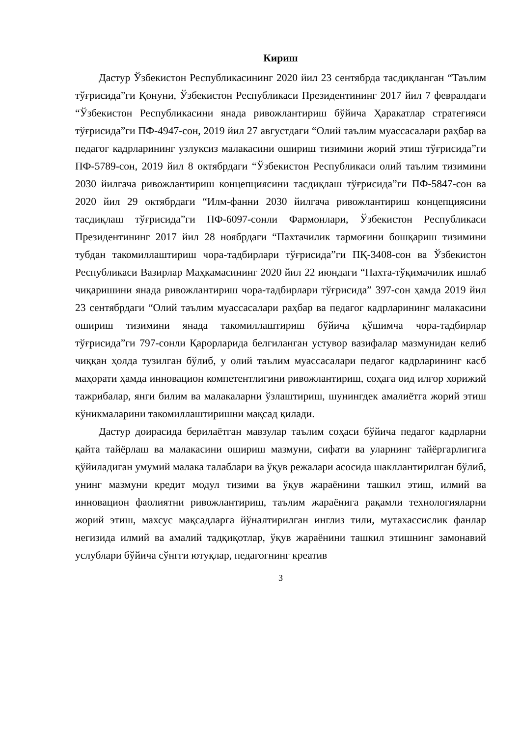Кириш
Дастур Ўзбекистон Республикасининг 2020 йил 23 сентябрда тасдиқланган “Таълим тўғрисида”ги Қонуни, Ўзбекистон Республикаси Президентининг 2017 йил 7 февралдаги “Ўзбекистон Республикасини янада ривожлантириш бўйича Ҳаракатлар стратегияси тўғрисида”ги ПФ-4947-сон, 2019 йил 27 августдаги “Олий таълим муассасалари раҳбар ва педагог кадрларининг узлуксиз малакасини ошириш тизимини жорий этиш тўғрисида”ги ПФ-5789-сон, 2019 йил 8 октябрдаги “Ўзбекистон Республикаси олий таълим тизимини 2030 йилгача ривожлантириш концепциясини тасдиқлаш тўғрисида”ги ПФ-5847-сон ва 2020 йил 29 октябрдаги “Илм-фанни 2030 йилгача ривожлантириш концепциясини тасдиқлаш тўғрисида”ги ПФ-6097-сонли Фармонлари, Ўзбекистон Республикаси Президентининг 2017 йил 28 ноябрдаги “Пахтачилик тармоғини бошқариш тизимини тубдан такомиллаштириш чора-тадбирлари тўғрисида”ги ПҚ-3408-сон ва Ўзбекистон Республикаси Вазирлар Маҳкамасининг 2020 йил 22 июндаги “Пахта-тўқимачилик ишлаб чиқаришини янада ривожлантириш чора-тадбирлари тўғрисида” 397-сон ҳамда 2019 йил 23 сентябрдаги “Олий таълим муассасалари раҳбар ва педагог кадрларининг малакасини ошириш тизимини янада такомиллаштириш бўйича қўшимча чора-тадбирлар тўғрисида”ги 797-сонли Қарорларида белгиланган устувор вазифалар мазмунидан келиб чиққан ҳолда тузилган бўлиб, у олий таълим муассасалари педагог кадрларининг касб маҳорати ҳамда инновацион компетентлигини ривожлантириш, соҳага оид илғор хорижий тажрибалар, янги билим ва малакаларни ўзлаштириш, шунингдек амалиётга жорий этиш кўникмаларини такомиллаштиришни мақсад қилади.
Дастур доирасида берилаётган мавзулар таълим соҳаси бўйича педагог кадрларни қайта тайёрлаш ва малакасини ошириш мазмуни, сифати ва уларнинг тайёргарлигига қўйиладиган умумий малака талаблари ва ўқув режалари асосида шакллантирилган бўлиб, унинг мазмуни кредит модул тизими ва ўқув жараёнини ташкил этиш, илмий ва инновацион фаолиятни ривожлантириш, таълим жараёнига рақамли технологияларни жорий этиш, махсус мақсадларга йўналтирилган инглиз тили, мутахассислик фанлар негизида илмий ва амалий тадқиқотлар, ўқув жараёнини ташкил этишнинг замонавий услублари бўйича сўнгги ютуқлар, педагогнинг креатив
3